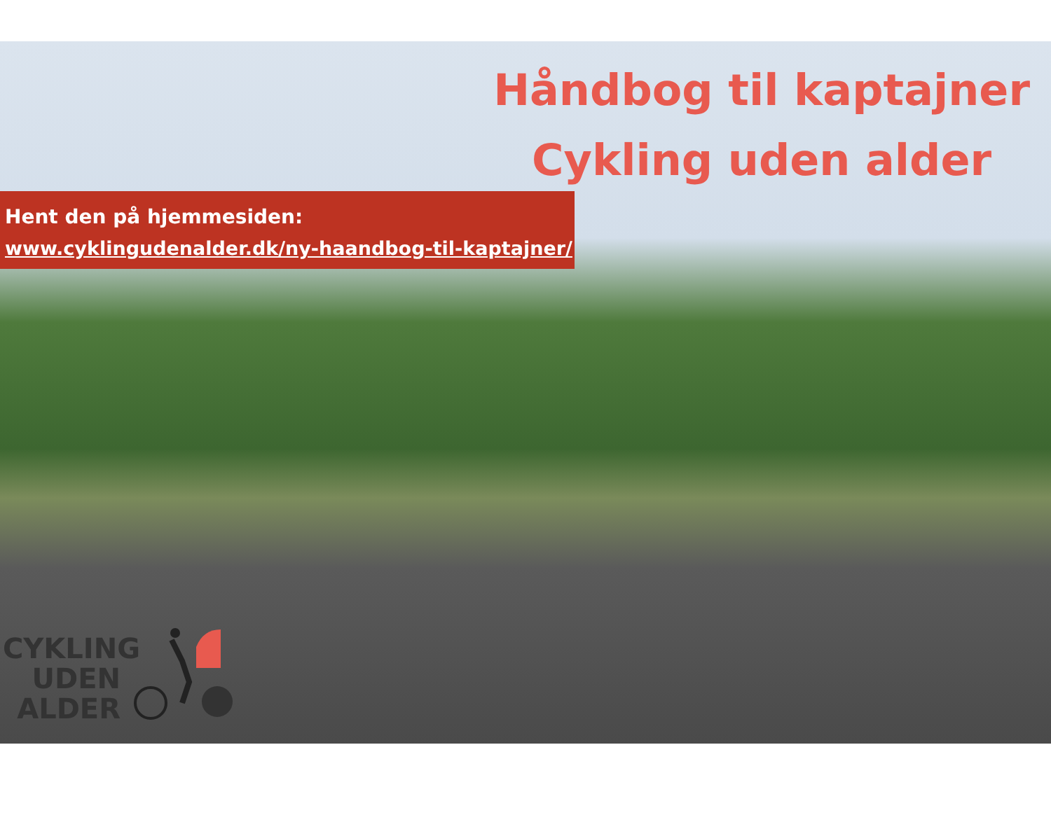Håndbog til kaptajner
Cykling uden alder
Hent den på hjemmesiden:
www.cyklingudenalder.dk/ny-haandbog-til-kaptajner/
CYKLING
UDEN
ALDER